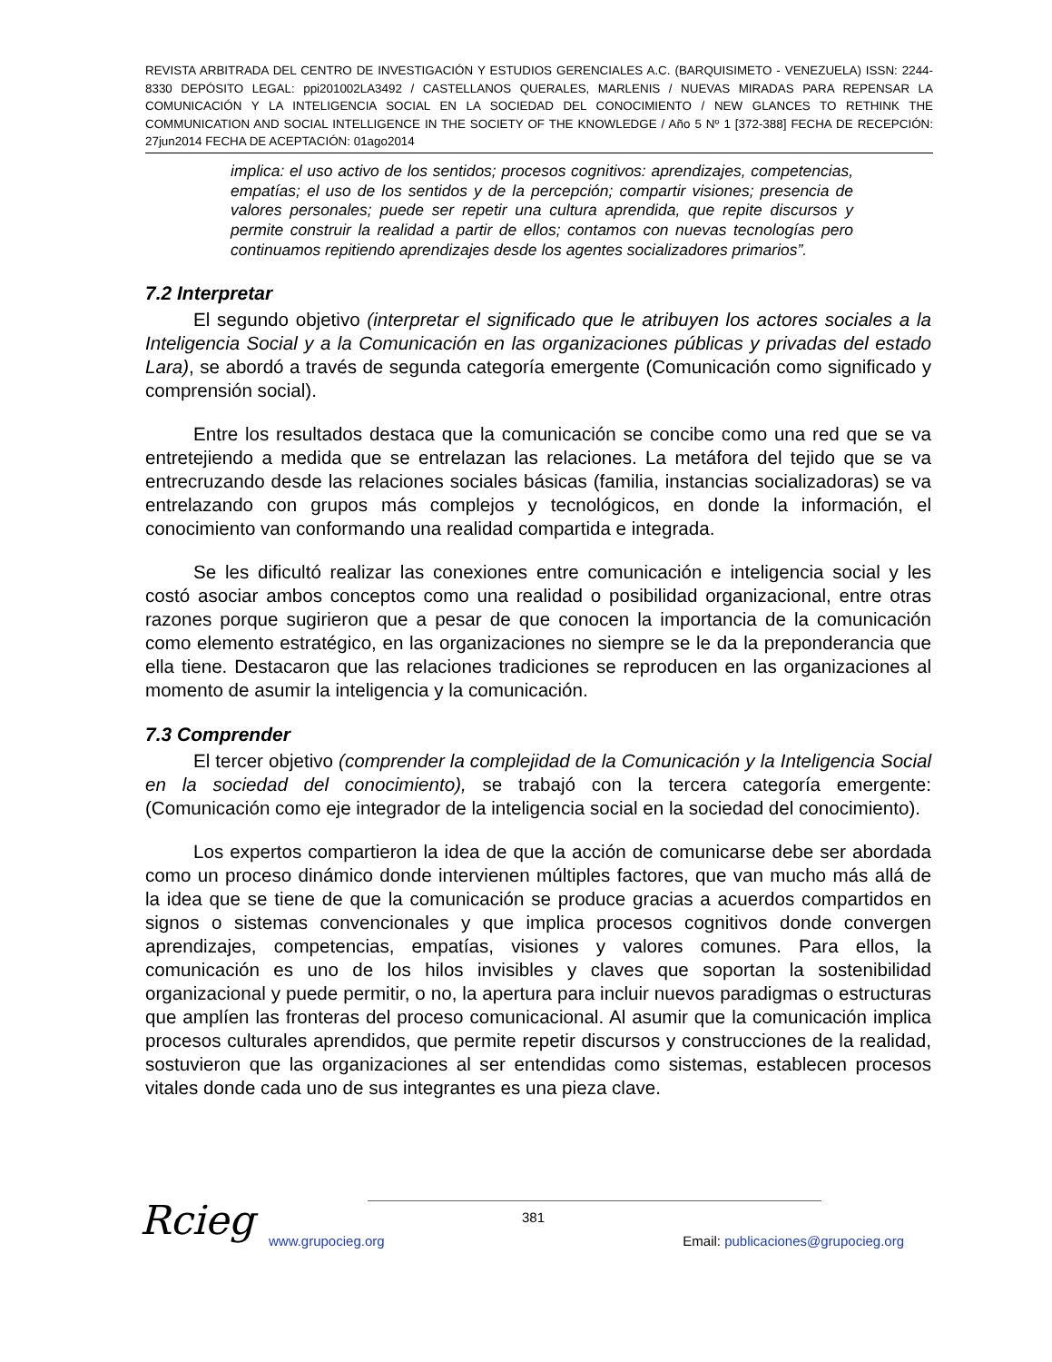REVISTA ARBITRADA DEL CENTRO DE INVESTIGACIÓN Y ESTUDIOS GERENCIALES A.C. (BARQUISIMETO - VENEZUELA) ISSN: 2244-8330 DEPÓSITO LEGAL: ppi201002LA3492 / CASTELLANOS QUERALES, MARLENIS / NUEVAS MIRADAS PARA REPENSAR LA COMUNICACIÓN Y LA INTELIGENCIA SOCIAL EN LA SOCIEDAD DEL CONOCIMIENTO / NEW GLANCES TO RETHINK THE COMMUNICATION AND SOCIAL INTELLIGENCE IN THE SOCIETY OF THE KNOWLEDGE / Año 5 Nº 1 [372-388] FECHA DE RECEPCIÓN: 27jun2014 FECHA DE ACEPTACIÓN: 01ago2014
implica: el uso activo de los sentidos; procesos cognitivos: aprendizajes, competencias, empatías; el uso de los sentidos y de la percepción; compartir visiones; presencia de valores personales; puede ser repetir una cultura aprendida, que repite discursos y permite construir la realidad a partir de ellos; contamos con nuevas tecnologías pero continuamos repitiendo aprendizajes desde los agentes socializadores primarios”.
7.2 Interpretar
El segundo objetivo (interpretar el significado que le atribuyen los actores sociales a la Inteligencia Social y a la Comunicación en las organizaciones públicas y privadas del estado Lara), se abordó a través de segunda categoría emergente (Comunicación como significado y comprensión social).
Entre los resultados destaca que la comunicación se concibe como una red que se va entretejiendo a medida que se entrelazan las relaciones. La metáfora del tejido que se va entrecruzando desde las relaciones sociales básicas (familia, instancias socializadoras) se va entrelazando con grupos más complejos y tecnológicos, en donde la información, el conocimiento van conformando una realidad compartida e integrada.
Se les dificultó realizar las conexiones entre comunicación e inteligencia social y les costó asociar ambos conceptos como una realidad o posibilidad organizacional, entre otras razones porque sugirieron que a pesar de que conocen la importancia de la comunicación como elemento estratégico, en las organizaciones no siempre se le da la preponderancia que ella tiene. Destacaron que las relaciones tradiciones se reproducen en las organizaciones al momento de asumir la inteligencia y la comunicación.
7.3 Comprender
El tercer objetivo (comprender la complejidad de la Comunicación y la Inteligencia Social en la sociedad del conocimiento), se trabajó con la tercera categoría emergente: (Comunicación como eje integrador de la inteligencia social en la sociedad del conocimiento).
Los expertos compartieron la idea de que la acción de comunicarse debe ser abordada como un proceso dinámico donde intervienen múltiples factores, que van mucho más allá de la idea que se tiene de que la comunicación se produce gracias a acuerdos compartidos en signos o sistemas convencionales y que implica procesos cognitivos donde convergen aprendizajes, competencias, empatías, visiones y valores comunes. Para ellos, la comunicación es uno de los hilos invisibles y claves que soportan la sostenibilidad organizacional y puede permitir, o no, la apertura para incluir nuevos paradigmas o estructuras que amplíen las fronteras del proceso comunicacional. Al asumir que la comunicación implica procesos culturales aprendidos, que permite repetir discursos y construcciones de la realidad, sostuvieron que las organizaciones al ser entendidas como sistemas, establecen procesos vitales donde cada uno de sus integrantes es una pieza clave.
Rcieg 381
www.grupocieg.org Email: publicaciones@grupocieg.org